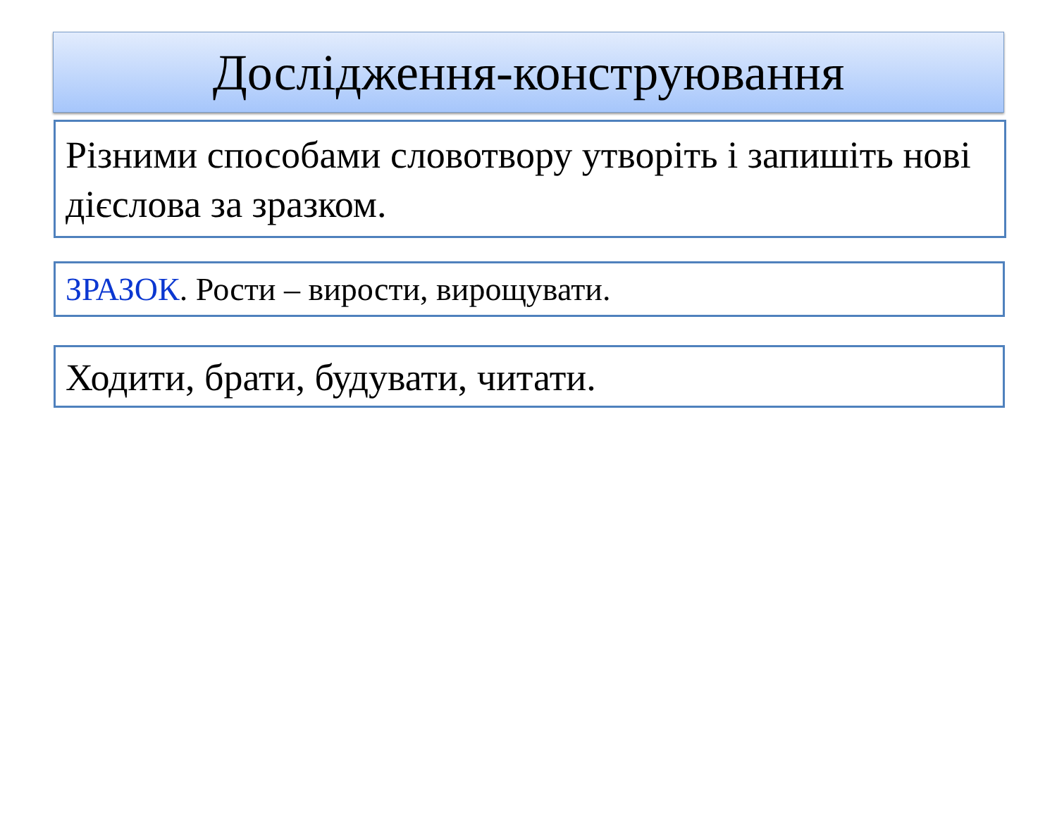Дослідження-конструювання
Різними способами словотвору утворіть і запишіть нові дієслова за зразком.
ЗРАЗОК. Рости – вирости, вирощувати.
Ходити, брати, будувати, читати.